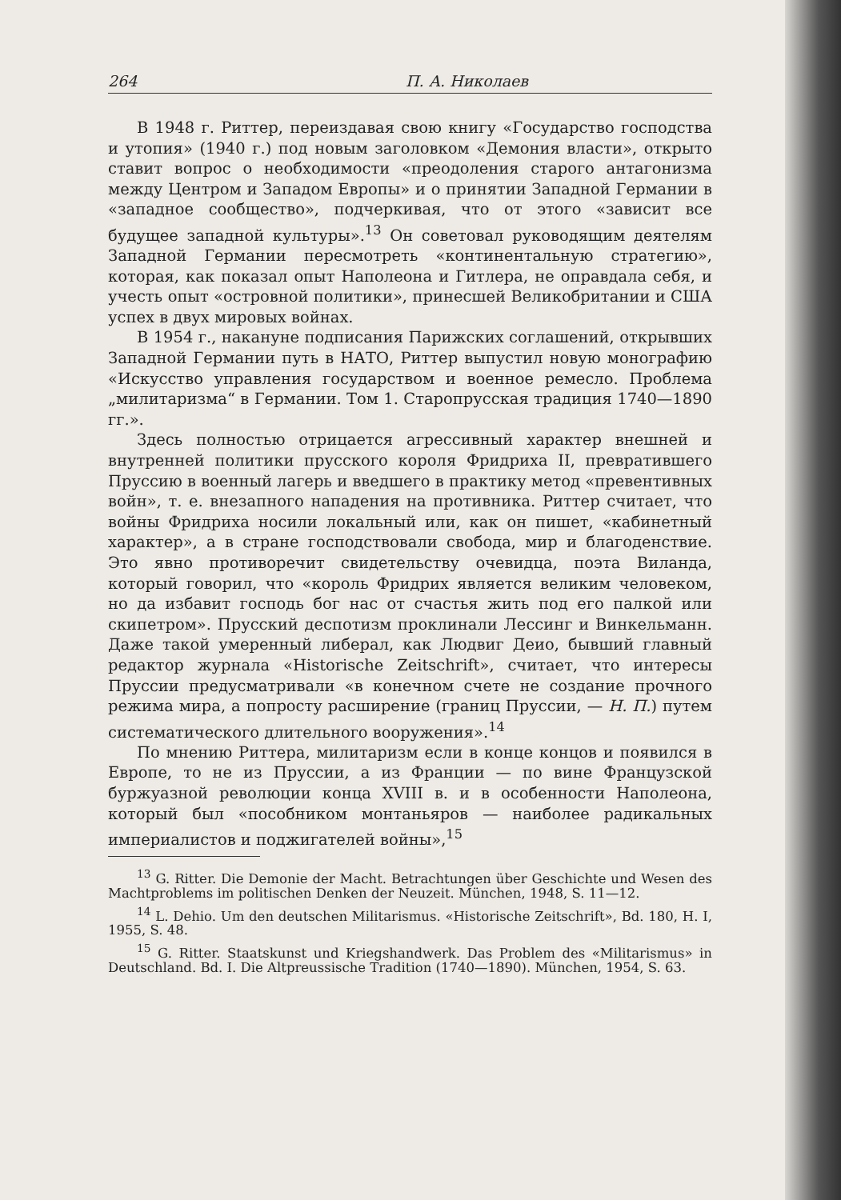264 П. А. Николаев
В 1948 г. Риттер, переиздавая свою книгу «Государство господства и утопия» (1940 г.) под новым заголовком «Демония власти», открыто ставит вопрос о необходимости «преодоления старого антагонизма между Центром и Западом Европы» и о принятии Западной Германии в «западное сообщество», подчеркивая, что от этого «зависит все будущее западной культуры».<sup>13</sup> Он советовал руководящим деятелям Западной Германии пересмотреть «континентальную стратегию», которая, как показал опыт Наполеона и Гитлера, не оправдала себя, и учесть опыт «островной политики», принесшей Великобритании и США успех в двух мировых войнах.
В 1954 г., накануне подписания Парижских соглашений, открывших Западной Германии путь в НАТО, Риттер выпустил новую монографию «Искусство управления государством и военное ремесло. Проблема „милитаризма“ в Германии. Том 1. Старопрусская традиция 1740—1890 гг.».
Здесь полностью отрицается агрессивный характер внешней и внутренней политики прусского короля Фридриха II, превратившего Пруссию в военный лагерь и введшего в практику метод «превентивных войн», т. е. внезапного нападения на противника. Риттер считает, что войны Фридриха носили локальный или, как он пишет, «кабинетный характер», а в стране господствовали свобода, мир и благоденствие. Это явно противоречит свидетельству очевидца, поэта Виланда, который говорил, что «король Фридрих является великим человеком, но да избавит господь бог нас от счастья жить под его палкой или скипетром». Прусский деспотизм проклинали Лессинг и Винкельманн. Даже такой умеренный либерал, как Людвиг Деио, бывший главный редактор журнала «Historische Zeitschrift», считает, что интересы Пруссии предусматривали «в конечном счете не создание прочного режима мира, а попросту расширение (границ Пруссии, — Н. П.) путем систематического длительного вооружения».<sup>14</sup>
По мнению Риттера, милитаризм если в конце концов и появился в Европе, то не из Пруссии, а из Франции — по вине Французской буржуазной революции конца XVIII в. и в особенности Наполеона, который был «пособником монтаньяров — наиболее радикальных империалистов и поджигателей войны»,<sup>15</sup>
<sup>13</sup> G. Ritter. Die Demonie der Macht. Betrachtungen über Geschichte und Wesen des Machtproblems im politischen Denken der Neuzeit. München, 1948, S. 11—12.
<sup>14</sup> L. Dehio. Um den deutschen Militarismus. «Historische Zeitschrift», Bd. 180, H. I, 1955, S. 48.
<sup>15</sup> G. Ritter. Staatskunst und Kriegshandwerk. Das Problem des «Militarismus» in Deutschland. Bd. I. Die Altpreussische Tradition (1740—1890). München, 1954, S. 63.